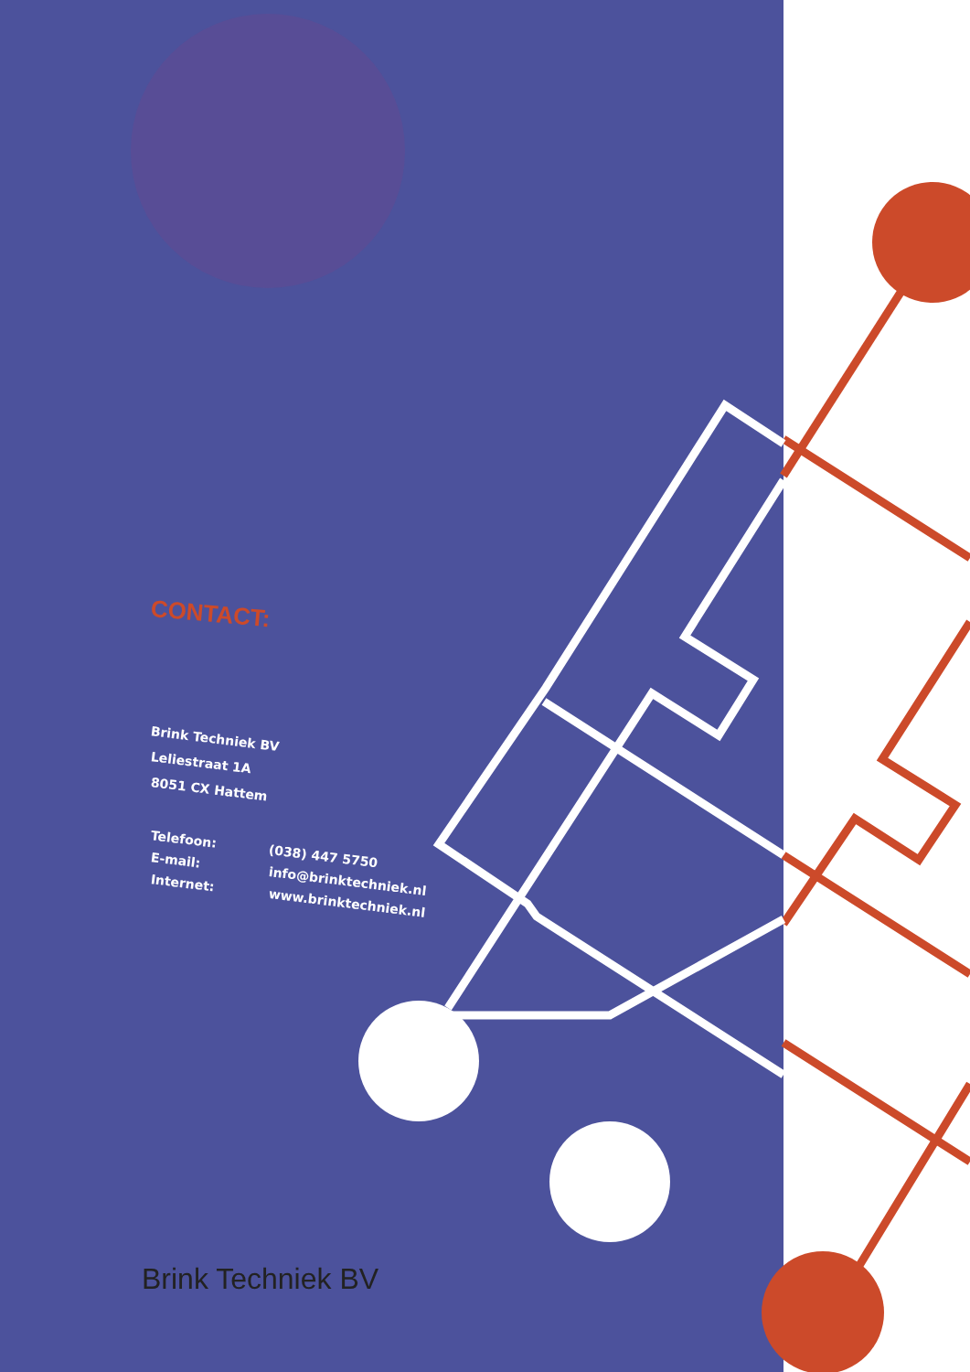CONTACT:
Brink Techniek BV
Leliestraat 1A
8051 CX Hattem
Telefoon: (038) 447 5750
E-mail: info@brinktechniek.nl
Internet: www.brinktechniek.nl
Brink Techniek BV